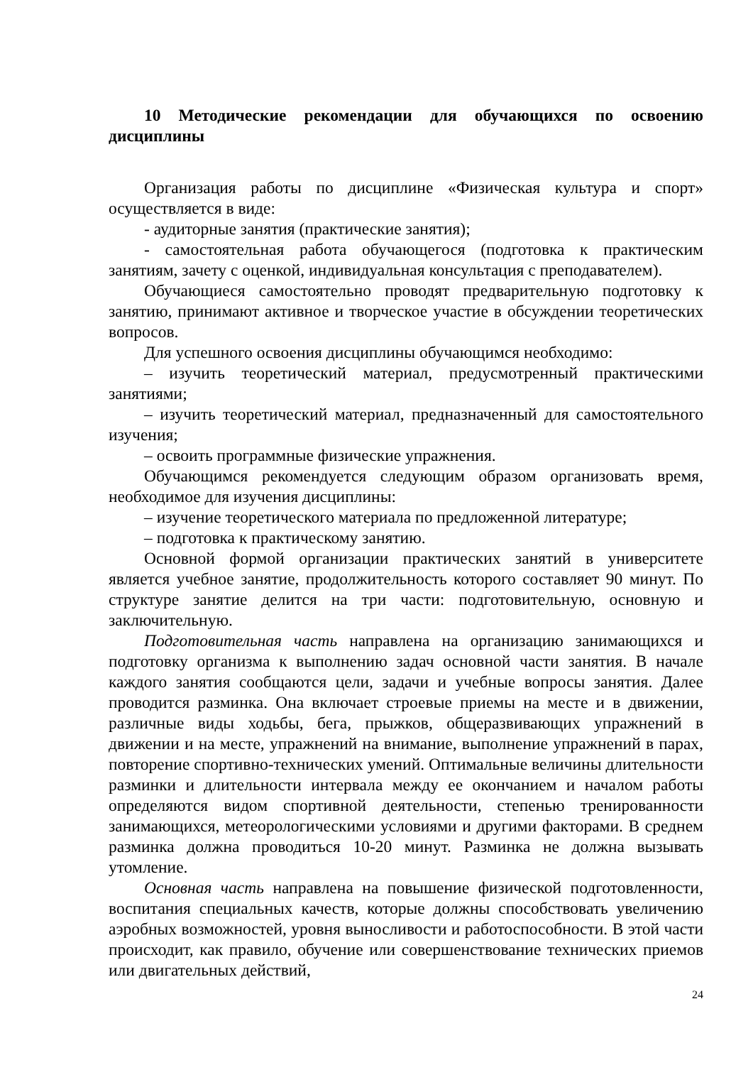10 Методические рекомендации для обучающихся по освоению дисциплины
Организация работы по дисциплине «Физическая культура и спорт» осуществляется в виде:
- аудиторные занятия (практические занятия);
- самостоятельная работа обучающегося (подготовка к практическим занятиям, зачету с оценкой, индивидуальная консультация с преподавателем).
Обучающиеся самостоятельно проводят предварительную подготовку к занятию, принимают активное и творческое участие в обсуждении теоретических вопросов.
Для успешного освоения дисциплины обучающимся необходимо:
– изучить теоретический материал, предусмотренный практическими занятиями;
– изучить теоретический материал, предназначенный для самостоятельного изучения;
– освоить программные физические упражнения.
Обучающимся рекомендуется следующим образом организовать время, необходимое для изучения дисциплины:
– изучение теоретического материала по предложенной литературе;
– подготовка к практическому занятию.
Основной формой организации практических занятий в университете является учебное занятие, продолжительность которого составляет 90 минут. По структуре занятие делится на три части: подготовительную, основную и заключительную.
Подготовительная часть направлена на организацию занимающихся и подготовку организма к выполнению задач основной части занятия. В начале каждого занятия сообщаются цели, задачи и учебные вопросы занятия. Далее проводится разминка. Она включает строевые приемы на месте и в движении, различные виды ходьбы, бега, прыжков, общеразвивающих упражнений в движении и на месте, упражнений на внимание, выполнение упражнений в парах, повторение спортивно-технических умений. Оптимальные величины длительности разминки и длительности интервала между ее окончанием и началом работы определяются видом спортивной деятельности, степенью тренированности занимающихся, метеорологическими условиями и другими факторами. В среднем разминка должна проводиться 10-20 минут. Разминка не должна вызывать утомление.
Основная часть направлена на повышение физической подготовленности, воспитания специальных качеств, которые должны способствовать увеличению аэробных возможностей, уровня выносливости и работоспособности. В этой части происходит, как правило, обучение или совершенствование технических приемов или двигательных действий,
24